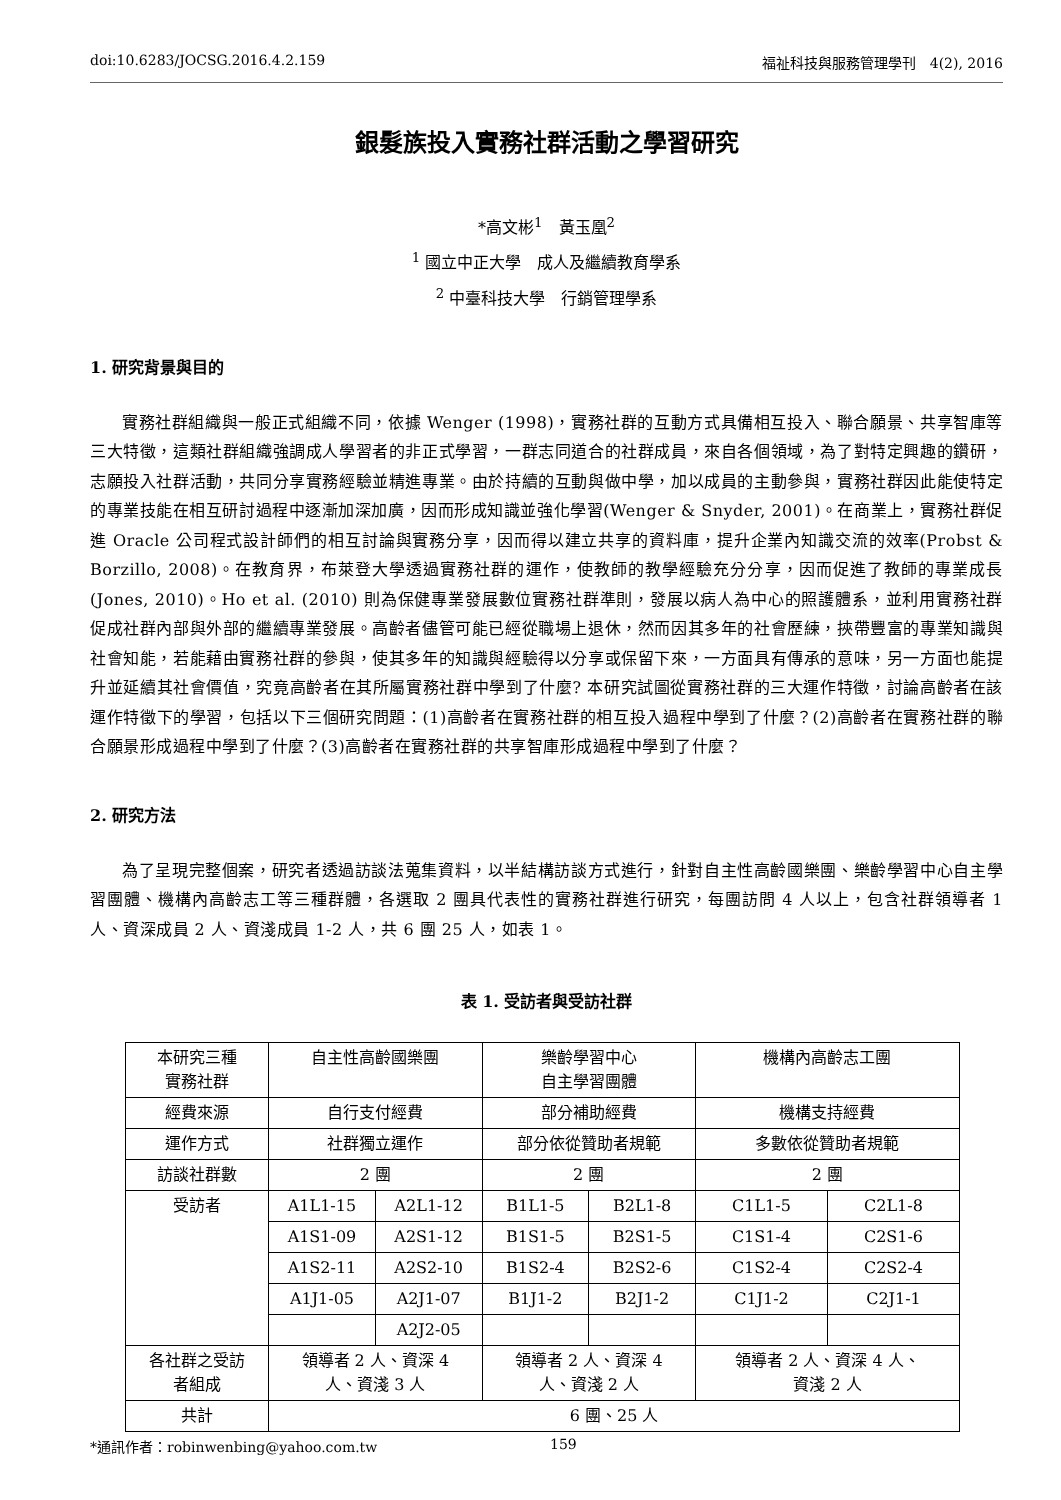doi:10.6283/JOCSG.2016.4.2.159 福祉科技與服務管理學刊　4(2), 2016
銀髮族投入實務社群活動之學習研究
*高文彬<sup>1</sup>　黃玉凰<sup>2</sup>
<sup>1</sup> 國立中正大學　成人及繼續教育學系
<sup>2</sup> 中臺科技大學　行銷管理學系
1. 研究背景與目的
實務社群組織與一般正式組織不同，依據 Wenger (1998)，實務社群的互動方式具備相互投入、聯合願景、共享智庫等三大特徵，這類社群組織強調成人學習者的非正式學習，一群志同道合的社群成員，來自各個領域，為了對特定興趣的鑽研，志願投入社群活動，共同分享實務經驗並精進專業。由於持續的互動與做中學，加以成員的主動參與，實務社群因此能使特定的專業技能在相互研討過程中逐漸加深加廣，因而形成知識並強化學習(Wenger & Snyder, 2001)。在商業上，實務社群促進 Oracle 公司程式設計師們的相互討論與實務分享，因而得以建立共享的資料庫，提升企業內知識交流的效率(Probst & Borzillo, 2008)。在教育界，布萊登大學透過實務社群的運作，使教師的教學經驗充分分享，因而促進了教師的專業成長(Jones, 2010)。Ho et al. (2010) 則為保健專業發展數位實務社群準則，發展以病人為中心的照護體系，並利用實務社群促成社群內部與外部的繼續專業發展。高齡者儘管可能已經從職場上退休，然而因其多年的社會歷練，挾帶豐富的專業知識與社會知能，若能藉由實務社群的參與，使其多年的知識與經驗得以分享或保留下來，一方面具有傳承的意味，另一方面也能提升並延續其社會價值，究竟高齡者在其所屬實務社群中學到了什麼? 本研究試圖從實務社群的三大運作特徵，討論高齡者在該運作特徵下的學習，包括以下三個研究問題：(1)高齡者在實務社群的相互投入過程中學到了什麼？(2)高齡者在實務社群的聯合願景形成過程中學到了什麼？(3)高齡者在實務社群的共享智庫形成過程中學到了什麼？
2. 研究方法
為了呈現完整個案，研究者透過訪談法蒐集資料，以半結構訪談方式進行，針對自主性高齡國樂團、樂齡學習中心自主學習團體、機構內高齡志工等三種群體，各選取 2 團具代表性的實務社群進行研究，每團訪問 4 人以上，包含社群領導者 1 人、資深成員 2 人、資淺成員 1-2 人，共 6 團 25 人，如表 1。
表 1. 受訪者與受訪社群
| 本研究三種 實務社群 | 自主性高齡國樂團 | | 樂齡學習中心 自主學習團體 | | 機構內高齡志工團 | |
| 經費來源 | 自行支付經費 | | 部分補助經費 | | 機構支持經費 | |
| 運作方式 | 社群獨立運作 | | 部分依從贊助者規範 | | 多數依從贊助者規範 | |
| 訪談社群數 | 2 團 | | 2 團 | | 2 團 | |
| 受訪者 | A1L1-15 | A2L1-12 | B1L1-5 | B2L1-8 | C1L1-5 | C2L1-8 |
| | A1S1-09 | A2S1-12 | B1S1-5 | B2S1-5 | C1S1-4 | C2S1-6 |
| | A1S2-11 | A2S2-10 | B1S2-4 | B2S2-6 | C1S2-4 | C2S2-4 |
| | A1J1-05 | A2J1-07 | B1J1-2 | B2J1-2 | C1J1-2 | C2J1-1 |
| | | A2J2-05 | | | | |
| 各社群之受訪 者組成 | 領導者 2 人、資深 4 人、資淺 3 人 | | 領導者 2 人、資深 4 人、資淺 2 人 | | 領導者 2 人、資深 4 人、 資淺 2 人 | |
| 共計 | 6 團、25 人 | | | | | |
*通訊作者：robinwenbing@yahoo.com.tw 159